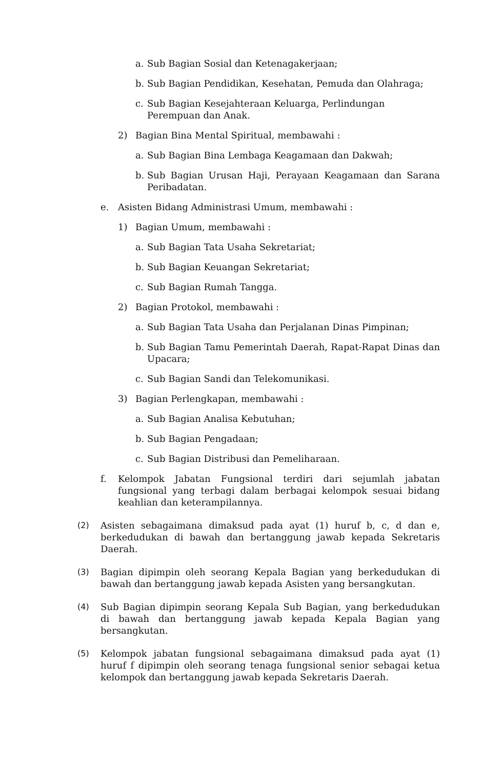a. Sub Bagian Sosial dan Ketenagakerjaan;
b. Sub Bagian Pendidikan, Kesehatan, Pemuda dan Olahraga;
c. Sub Bagian Kesejahteraan Keluarga, Perlindungan Perempuan dan Anak.
2) Bagian Bina Mental Spiritual, membawahi :
a. Sub Bagian Bina Lembaga Keagamaan dan Dakwah;
b. Sub Bagian Urusan Haji, Perayaan Keagamaan dan Sarana Peribadatan.
e. Asisten Bidang Administrasi Umum, membawahi :
1) Bagian Umum, membawahi :
a. Sub Bagian Tata Usaha Sekretariat;
b. Sub Bagian Keuangan Sekretariat;
c. Sub Bagian Rumah Tangga.
2) Bagian Protokol, membawahi :
a. Sub Bagian Tata Usaha dan Perjalanan Dinas Pimpinan;
b. Sub Bagian Tamu Pemerintah Daerah, Rapat-Rapat Dinas dan Upacara;
c. Sub Bagian Sandi dan Telekomunikasi.
3) Bagian Perlengkapan, membawahi :
a. Sub Bagian Analisa Kebutuhan;
b. Sub Bagian Pengadaan;
c. Sub Bagian Distribusi dan Pemeliharaan.
f. Kelompok Jabatan Fungsional terdiri dari sejumlah jabatan fungsional yang terbagi dalam berbagai kelompok sesuai bidang keahlian dan keterampilannya.
(2) Asisten sebagaimana dimaksud pada ayat (1) huruf b, c, d dan e, berkedudukan di bawah dan bertanggung jawab kepada Sekretaris Daerah.
(3) Bagian dipimpin oleh seorang Kepala Bagian yang berkedudukan di bawah dan bertanggung jawab kepada Asisten yang bersangkutan.
(4) Sub Bagian dipimpin seorang Kepala Sub Bagian, yang berkedudukan di bawah dan bertanggung jawab kepada Kepala Bagian yang bersangkutan.
(5) Kelompok jabatan fungsional sebagaimana dimaksud pada ayat (1) huruf f dipimpin oleh seorang tenaga fungsional senior sebagai ketua kelompok dan bertanggung jawab kepada Sekretaris Daerah.